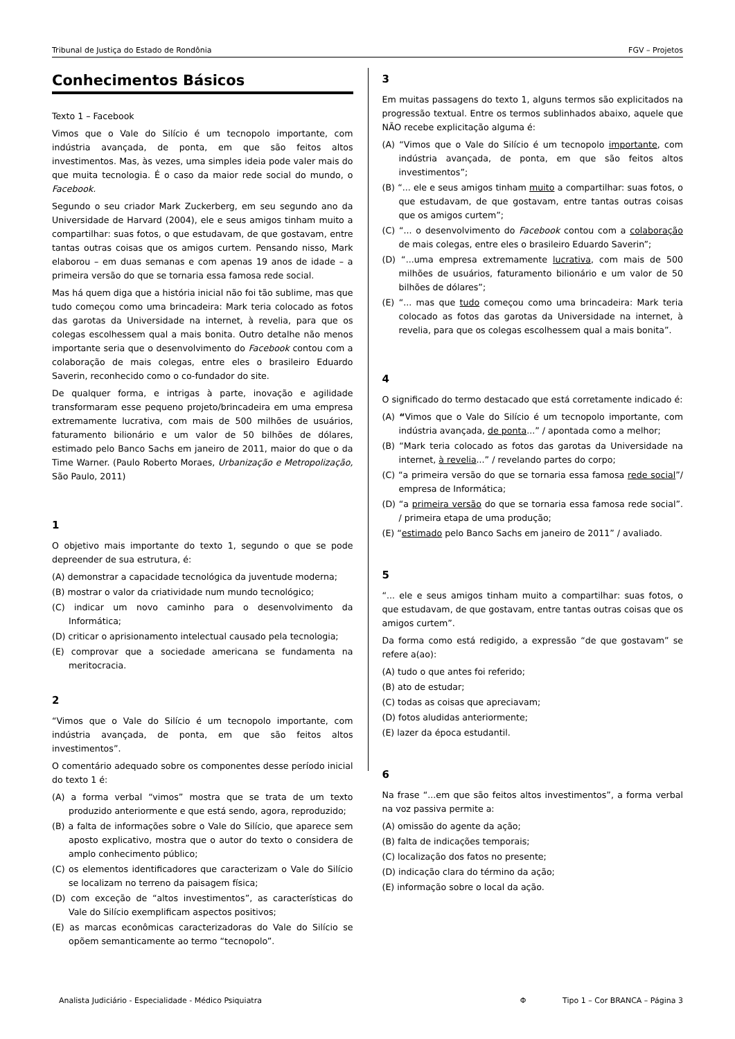Tribunal de Justiça do Estado de Rondônia FGV – Projetos
Conhecimentos Básicos
Texto 1 – Facebook
Vimos que o Vale do Silício é um tecnopolo importante, com indústria avançada, de ponta, em que são feitos altos investimentos. Mas, às vezes, uma simples ideia pode valer mais do que muita tecnologia. É o caso da maior rede social do mundo, o Facebook.
Segundo o seu criador Mark Zuckerberg, em seu segundo ano da Universidade de Harvard (2004), ele e seus amigos tinham muito a compartilhar: suas fotos, o que estudavam, de que gostavam, entre tantas outras coisas que os amigos curtem. Pensando nisso, Mark elaborou – em duas semanas e com apenas 19 anos de idade – a primeira versão do que se tornaria essa famosa rede social.
Mas há quem diga que a história inicial não foi tão sublime, mas que tudo começou como uma brincadeira: Mark teria colocado as fotos das garotas da Universidade na internet, à revelia, para que os colegas escolhessem qual a mais bonita. Outro detalhe não menos importante seria que o desenvolvimento do Facebook contou com a colaboração de mais colegas, entre eles o brasileiro Eduardo Saverin, reconhecido como o co-fundador do site.
De qualquer forma, e intrigas à parte, inovação e agilidade transformaram esse pequeno projeto/brincadeira em uma empresa extremamente lucrativa, com mais de 500 milhões de usuários, faturamento bilionário e um valor de 50 bilhões de dólares, estimado pelo Banco Sachs em janeiro de 2011, maior do que o da Time Warner. (Paulo Roberto Moraes, Urbanização e Metropolização, São Paulo, 2011)
1
O objetivo mais importante do texto 1, segundo o que se pode depreender de sua estrutura, é:
(A) demonstrar a capacidade tecnológica da juventude moderna;
(B) mostrar o valor da criatividade num mundo tecnológico;
(C) indicar um novo caminho para o desenvolvimento da Informática;
(D) criticar o aprisionamento intelectual causado pela tecnologia;
(E) comprovar que a sociedade americana se fundamenta na meritocracia.
2
“Vimos que o Vale do Silício é um tecnopolo importante, com indústria avançada, de ponta, em que são feitos altos investimentos”.
O comentário adequado sobre os componentes desse período inicial do texto 1 é:
(A) a forma verbal “vimos” mostra que se trata de um texto produzido anteriormente e que está sendo, agora, reproduzido;
(B) a falta de informações sobre o Vale do Silício, que aparece sem aposto explicativo, mostra que o autor do texto o considera de amplo conhecimento público;
(C) os elementos identificadores que caracterizam o Vale do Silício se localizam no terreno da paisagem física;
(D) com exceção de “altos investimentos”, as características do Vale do Silício exemplificam aspectos positivos;
(E) as marcas econômicas caracterizadoras do Vale do Silício se opõem semanticamente ao termo “tecnopolo”.
3
Em muitas passagens do texto 1, alguns termos são explicitados na progressão textual. Entre os termos sublinhados abaixo, aquele que NÃO recebe explicitação alguma é:
(A) “Vimos que o Vale do Silício é um tecnopolo importante, com indústria avançada, de ponta, em que são feitos altos investimentos”;
(B) “... ele e seus amigos tinham muito a compartilhar: suas fotos, o que estudavam, de que gostavam, entre tantas outras coisas que os amigos curtem”;
(C) “... o desenvolvimento do Facebook contou com a colaboração de mais colegas, entre eles o brasileiro Eduardo Saverin”;
(D) “...uma empresa extremamente lucrativa, com mais de 500 milhões de usuários, faturamento bilionário e um valor de 50 bilhões de dólares”;
(E) “... mas que tudo começou como uma brincadeira: Mark teria colocado as fotos das garotas da Universidade na internet, à revelia, para que os colegas escolhessem qual a mais bonita”.
4
O significado do termo destacado que está corretamente indicado é:
(A) “Vimos que o Vale do Silício é um tecnopolo importante, com indústria avançada, de ponta...” / apontada como a melhor;
(B) “Mark teria colocado as fotos das garotas da Universidade na internet, à revelia...” / revelando partes do corpo;
(C) “a primeira versão do que se tornaria essa famosa rede social”/ empresa de Informática;
(D) “a primeira versão do que se tornaria essa famosa rede social”. / primeira etapa de uma produção;
(E) “estimado pelo Banco Sachs em janeiro de 2011” / avaliado.
5
“... ele e seus amigos tinham muito a compartilhar: suas fotos, o que estudavam, de que gostavam, entre tantas outras coisas que os amigos curtem”.
Da forma como está redigido, a expressão “de que gostavam” se refere a(ao):
(A) tudo o que antes foi referido;
(B) ato de estudar;
(C) todas as coisas que apreciavam;
(D) fotos aludidas anteriormente;
(E) lazer da época estudantil.
6
Na frase “...em que são feitos altos investimentos”, a forma verbal na voz passiva permite a:
(A) omissão do agente da ação;
(B) falta de indicações temporais;
(C) localização dos fatos no presente;
(D) indicação clara do término da ação;
(E) informação sobre o local da ação.
Analista Judiciário - Especialidade - Médico Psiquiatra Φ Tipo 1 – Cor BRANCA – Página 3